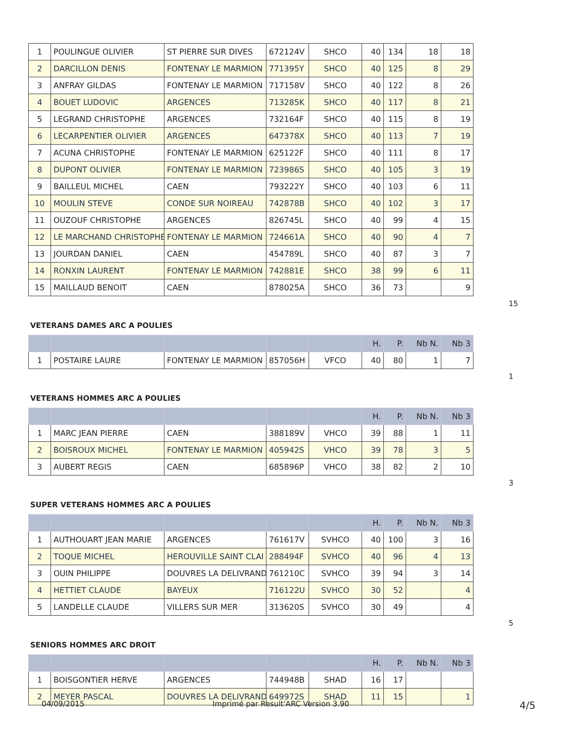| 1 | POULINGUE OLIVIER | ST PIERRE SUR DIVES | 672124V | SHCO | 40 | 134 | 18 | 18 |
| 2 | DARCILLON DENIS | FONTENAY LE MARMION | 771395Y | SHCO | 40 | 125 | 8 | 29 |
| 3 | ANFRAY GILDAS | FONTENAY LE MARMION | 717158V | SHCO | 40 | 122 | 8 | 26 |
| 4 | BOUET LUDOVIC | ARGENCES | 713285K | SHCO | 40 | 117 | 8 | 21 |
| 5 | LEGRAND CHRISTOPHE | ARGENCES | 732164F | SHCO | 40 | 115 | 8 | 19 |
| 6 | LECARPENTIER OLIVIER | ARGENCES | 647378X | SHCO | 40 | 113 | 7 | 19 |
| 7 | ACUNA CHRISTOPHE | FONTENAY LE MARMION | 625122F | SHCO | 40 | 111 | 8 | 17 |
| 8 | DUPONT OLIVIER | FONTENAY LE MARMION | 723986S | SHCO | 40 | 105 | 3 | 19 |
| 9 | BAILLEUL MICHEL | CAEN | 793222Y | SHCO | 40 | 103 | 6 | 11 |
| 10 | MOULIN STEVE | CONDE SUR NOIREAU | 742878B | SHCO | 40 | 102 | 3 | 17 |
| 11 | OUZOUF CHRISTOPHE | ARGENCES | 826745L | SHCO | 40 | 99 | 4 | 15 |
| 12 | LE MARCHAND CHRISTOPHE | FONTENAY LE MARMION | 724661A | SHCO | 40 | 90 | 4 | 7 |
| 13 | JOURDAN DANIEL | CAEN | 454789L | SHCO | 40 | 87 | 3 | 7 |
| 14 | RONXIN LAURENT | FONTENAY LE MARMION | 742881E | SHCO | 38 | 99 | 6 | 11 |
| 15 | MAILLAUD BENOIT | CAEN | 878025A | SHCO | 36 | 73 | | 9 |
15
VETERANS DAMES ARC A POULIES
| | | | | | H. | P. | Nb N. | Nb 3 |
| --- | --- | --- | --- | --- | --- | --- | --- | --- |
| 1 | POSTAIRE LAURE | FONTENAY LE MARMION | 857056H | VFCO | 40 | 80 | 1 | 7 |
1
VETERANS HOMMES ARC A POULIES
| | | | | | H. | P. | Nb N. | Nb 3 |
| --- | --- | --- | --- | --- | --- | --- | --- | --- |
| 1 | MARC JEAN PIERRE | CAEN | 388189V | VHCO | 39 | 88 | 1 | 11 |
| 2 | BOISROUX MICHEL | FONTENAY LE MARMION | 405942S | VHCO | 39 | 78 | 3 | 5 |
| 3 | AUBERT REGIS | CAEN | 685896P | VHCO | 38 | 82 | 2 | 10 |
3
SUPER VETERANS HOMMES ARC A POULIES
| | | | | | H. | P. | Nb N. | Nb 3 |
| --- | --- | --- | --- | --- | --- | --- | --- | --- |
| 1 | AUTHOUART JEAN MARIE | ARGENCES | 761617V | SVHCO | 40 | 100 | 3 | 16 |
| 2 | TOQUE MICHEL | HEROUVILLE SAINT CLAI | 288494F | SVHCO | 40 | 96 | 4 | 13 |
| 3 | OUIN PHILIPPE | DOUVRES LA DELIVRAND | 761210C | SVHCO | 39 | 94 | 3 | 14 |
| 4 | HETTIET CLAUDE | BAYEUX | 716122U | SVHCO | 30 | 52 | | 4 |
| 5 | LANDELLE CLAUDE | VILLERS SUR MER | 313620S | SVHCO | 30 | 49 | | 4 |
5
SENIORS HOMMES ARC DROIT
| | | | | | H. | P. | Nb N. | Nb 3 |
| --- | --- | --- | --- | --- | --- | --- | --- | --- |
| 1 | BOISGONTIER HERVE | ARGENCES | 744948B | SHAD | 16 | 17 | | |
| 2 | MEYER PASCAL | DOUVRES LA DELIVRAND | 649972S | SHAD | 11 | 15 | | 1 |
04/09/2015 Imprimé par Result'ARC Version 3.90 4/5